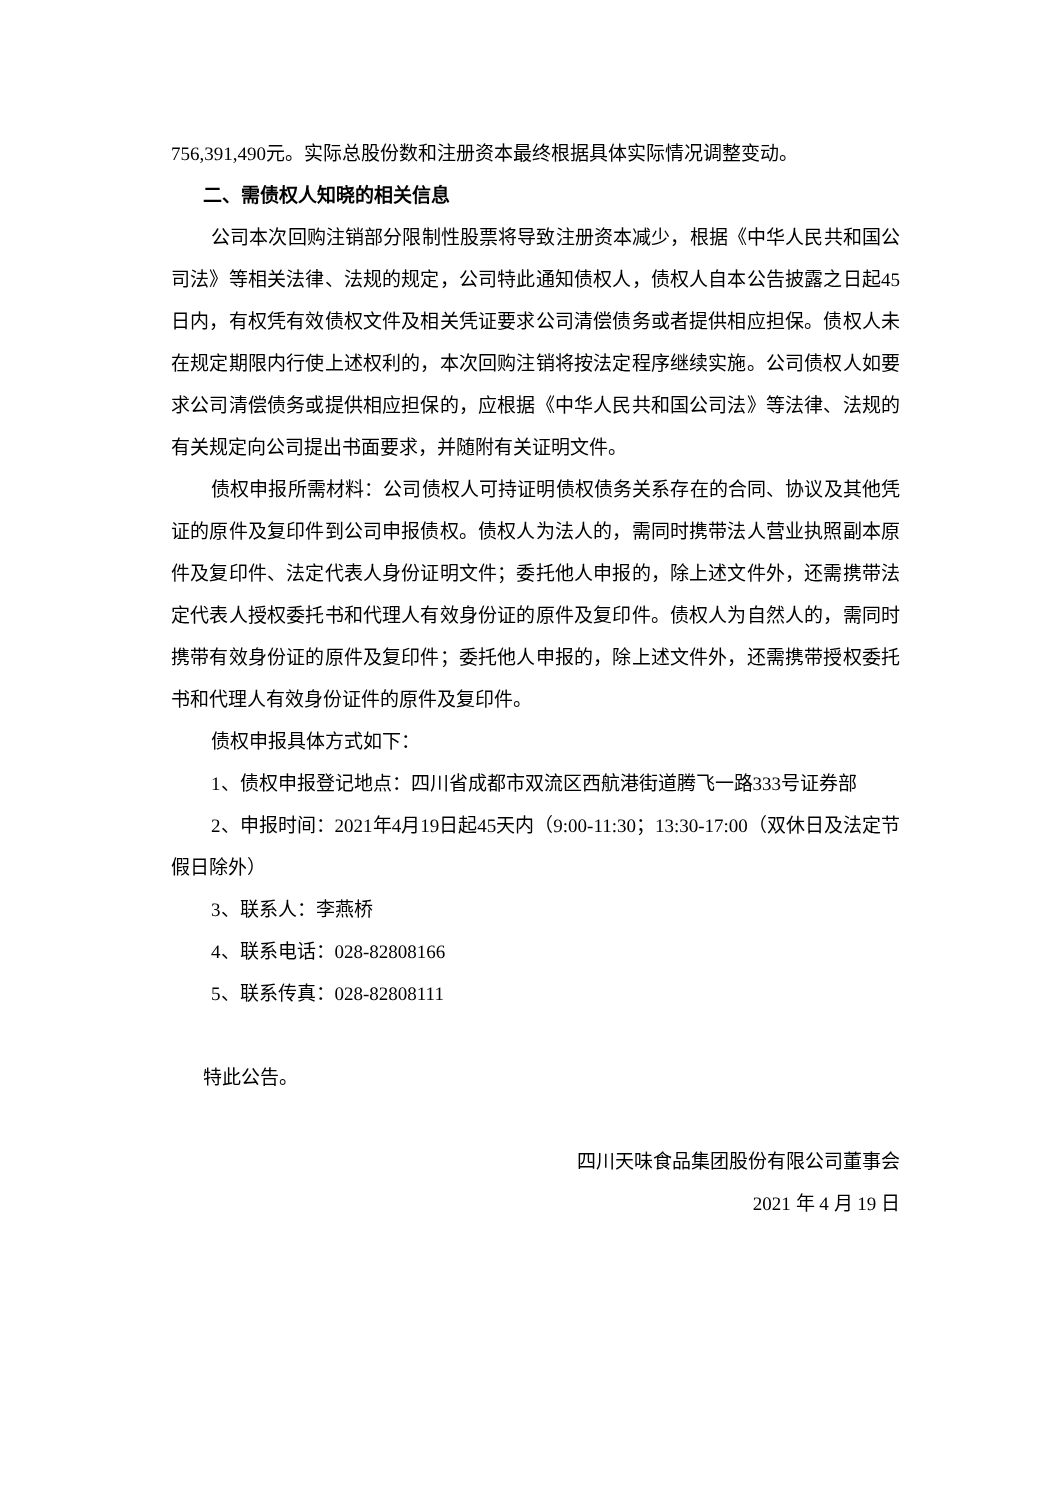756,391,490元。实际总股份数和注册资本最终根据具体实际情况调整变动。
二、需债权人知晓的相关信息
公司本次回购注销部分限制性股票将导致注册资本减少，根据《中华人民共和国公司法》等相关法律、法规的规定，公司特此通知债权人，债权人自本公告披露之日起45日内，有权凭有效债权文件及相关凭证要求公司清偿债务或者提供相应担保。债权人未在规定期限内行使上述权利的，本次回购注销将按法定程序继续实施。公司债权人如要求公司清偿债务或提供相应担保的，应根据《中华人民共和国公司法》等法律、法规的有关规定向公司提出书面要求，并随附有关证明文件。
债权申报所需材料：公司债权人可持证明债权债务关系存在的合同、协议及其他凭证的原件及复印件到公司申报债权。债权人为法人的，需同时携带法人营业执照副本原件及复印件、法定代表人身份证明文件；委托他人申报的，除上述文件外，还需携带法定代表人授权委托书和代理人有效身份证的原件及复印件。债权人为自然人的，需同时携带有效身份证的原件及复印件；委托他人申报的，除上述文件外，还需携带授权委托书和代理人有效身份证件的原件及复印件。
债权申报具体方式如下：
1、债权申报登记地点：四川省成都市双流区西航港街道腾飞一路333号证券部
2、申报时间：2021年4月19日起45天内（9:00-11:30；13:30-17:00（双休日及法定节假日除外）
3、联系人：李燕桥
4、联系电话：028-82808166
5、联系传真：028-82808111
特此公告。
四川天味食品集团股份有限公司董事会
2021 年 4 月 19 日